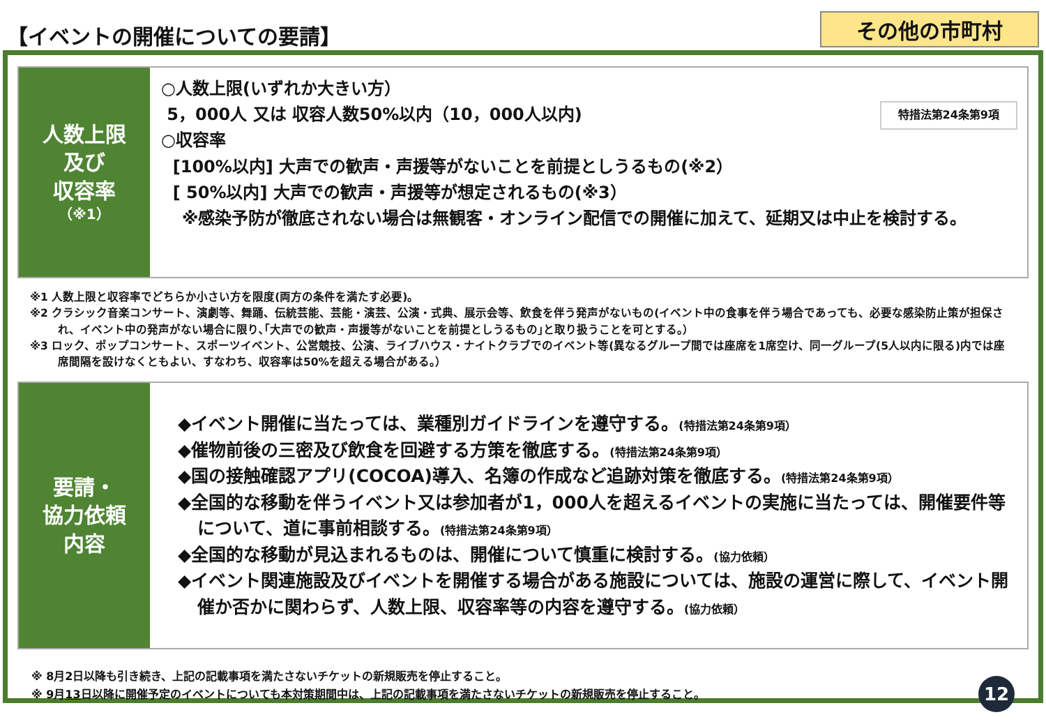【イベントの開催についての要請】
その他の市町村
人数上限
及び
収容率
（※1）
特措法第24条第9項
○人数上限(いずれか大きい方）
5，000人 又は 収容人数50%以内（10，000人以内)
○収容率
[100%以内] 大声での歓声・声援等がないことを前提としうるもの(※2）
[ 50%以内] 大声での歓声・声援等が想定されるもの(※3）
※感染予防が徹底されない場合は無観客・オンライン配信での開催に加えて、延期又は中止を検討する。
※1 人数上限と収容率でどちらか小さい方を限度(両方の条件を満たす必要)。
※2 クラシック音楽コンサート、演劇等、舞踊、伝統芸能、芸能・演芸、公演・式典、展示会等、飲食を伴う発声がないもの(イベント中の食事を伴う場合であっても、必要な感染防止策が担保され、イベント中の発声がない場合に限り､｢大声での歓声・声援等がないことを前提としうるもの｣と取り扱うことを可とする。）
※3 ロック、ポップコンサート、スポーツイベント、公営競技、公演、ライブハウス・ナイトクラブでのイベント等(異なるグループ間では座席を1席空け、同一グループ(5人以内に限る)内では座席間隔を設けなくともよい、すなわち、収容率は50%を超える場合がある。）
要請・
協力依頼
内容
◆イベント開催に当たっては、業種別ガイドラインを遵守する。(特措法第24条第9項）
◆催物前後の三密及び飲食を回避する方策を徹底する。(特措法第24条第9項）
◆国の接触確認アプリ(COCOA)導入、名簿の作成など追跡対策を徹底する。(特措法第24条第9項）
◆全国的な移動を伴うイベント又は参加者が1，000人を超えるイベントの実施に当たっては、開催要件等について、道に事前相談する。(特措法第24条第9項）
◆全国的な移動が見込まれるものは、開催について慎重に検討する。(協力依頼）
◆イベント関連施設及びイベントを開催する場合がある施設については、施設の運営に際して、イベント開催か否かに関わらず、人数上限、収容率等の内容を遵守する。(協力依頼）
※ 8月2日以降も引き続き、上記の記載事項を満たさないチケットの新規販売を停止すること。
※ 9月13日以降に開催予定のイベントについても本対策期間中は、上記の記載事項を満たさないチケットの新規販売を停止すること。 12